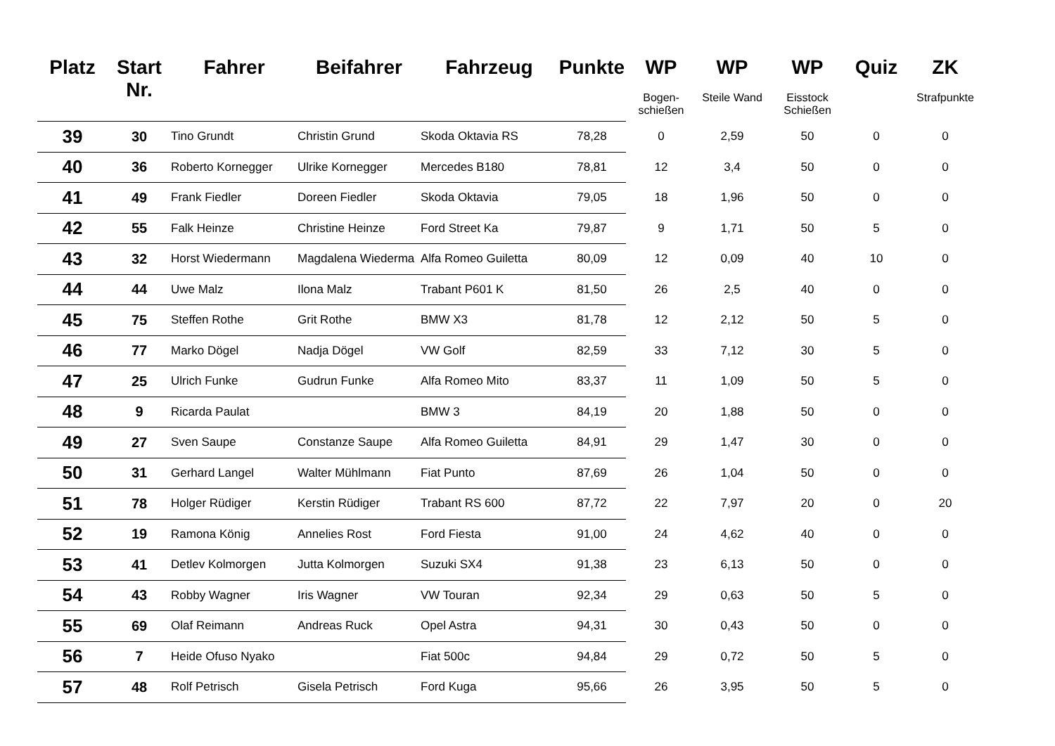| Platz | Start Nr. | Fahrer | Beifahrer | Fahrzeug | Punkte | WP | WP | WP | Quiz | ZK |
| --- | --- | --- | --- | --- | --- | --- | --- | --- | --- | --- |
| | | | | | | Bogen- schießen | Steile Wand | Eisstock Schießen | | Strafpunkte |
| 39 | 30 | Tino Grundt | Christin Grund | Skoda Oktavia RS | 78,28 | 0 | 2,59 | 50 | 0 | 0 |
| 40 | 36 | Roberto Kornegger | Ulrike Kornegger | Mercedes B180 | 78,81 | 12 | 3,4 | 50 | 0 | 0 |
| 41 | 49 | Frank Fiedler | Doreen Fiedler | Skoda Oktavia | 79,05 | 18 | 1,96 | 50 | 0 | 0 |
| 42 | 55 | Falk Heinze | Christine Heinze | Ford Street Ka | 79,87 | 9 | 1,71 | 50 | 5 | 0 |
| 43 | 32 | Horst Wiedermann | Magdalena Wiederma | Alfa Romeo Guiletta | 80,09 | 12 | 0,09 | 40 | 10 | 0 |
| 44 | 44 | Uwe Malz | Ilona Malz | Trabant P601 K | 81,50 | 26 | 2,5 | 40 | 0 | 0 |
| 45 | 75 | Steffen Rothe | Grit Rothe | BMW X3 | 81,78 | 12 | 2,12 | 50 | 5 | 0 |
| 46 | 77 | Marko Dögel | Nadja Dögel | VW Golf | 82,59 | 33 | 7,12 | 30 | 5 | 0 |
| 47 | 25 | Ulrich Funke | Gudrun Funke | Alfa Romeo Mito | 83,37 | 11 | 1,09 | 50 | 5 | 0 |
| 48 | 9 | Ricarda Paulat | | BMW 3 | 84,19 | 20 | 1,88 | 50 | 0 | 0 |
| 49 | 27 | Sven Saupe | Constanze Saupe | Alfa Romeo Guiletta | 84,91 | 29 | 1,47 | 30 | 0 | 0 |
| 50 | 31 | Gerhard Langel | Walter Mühlmann | Fiat Punto | 87,69 | 26 | 1,04 | 50 | 0 | 0 |
| 51 | 78 | Holger Rüdiger | Kerstin Rüdiger | Trabant RS 600 | 87,72 | 22 | 7,97 | 20 | 0 | 20 |
| 52 | 19 | Ramona König | Annelies Rost | Ford Fiesta | 91,00 | 24 | 4,62 | 40 | 0 | 0 |
| 53 | 41 | Detlev Kolmorgen | Jutta Kolmorgen | Suzuki SX4 | 91,38 | 23 | 6,13 | 50 | 0 | 0 |
| 54 | 43 | Robby Wagner | Iris Wagner | VW Touran | 92,34 | 29 | 0,63 | 50 | 5 | 0 |
| 55 | 69 | Olaf Reimann | Andreas Ruck | Opel Astra | 94,31 | 30 | 0,43 | 50 | 0 | 0 |
| 56 | 7 | Heide Ofuso Nyako | | Fiat 500c | 94,84 | 29 | 0,72 | 50 | 5 | 0 |
| 57 | 48 | Rolf Petrisch | Gisela Petrisch | Ford Kuga | 95,66 | 26 | 3,95 | 50 | 5 | 0 |